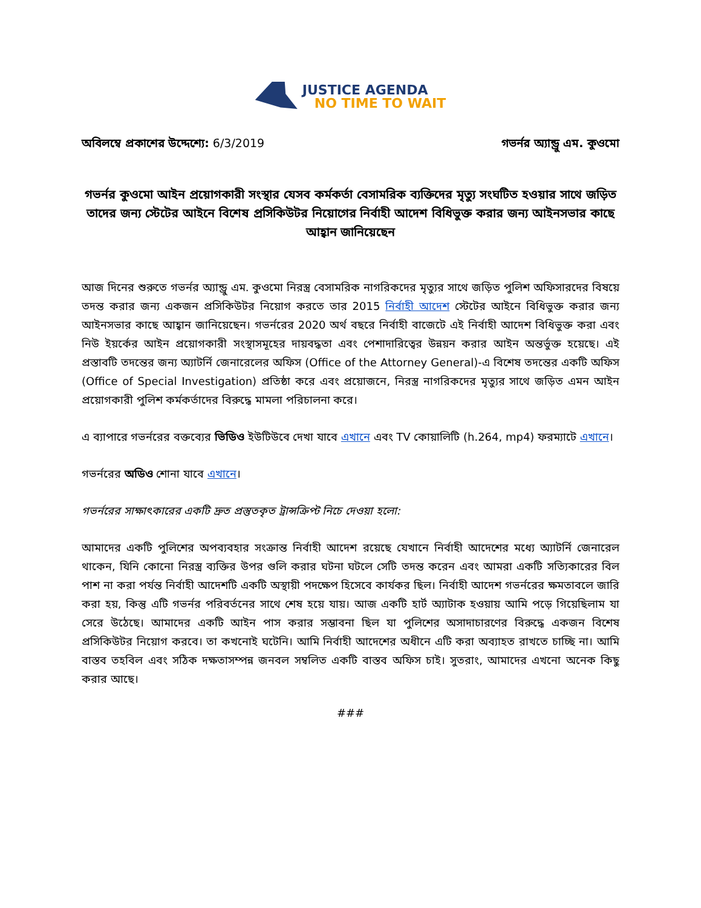JUSTICE AGENDA
NO TIME TO WAIT
অবিলম্বে প্রকাশের উদ্দেশ্যে: 6/3/2019
গভর্নর অ্যান্ড্রু এম. কুওমো
গভর্নর কুওমো আইন প্রয়োগকারী সংস্থার যেসব কর্মকর্তা বেসামরিক ব্যক্তিদের মৃত্যু সংঘটিত হওয়ার সাথে জড়িত তাদের জন্য স্টেটের আইনে বিশেষ প্রসিকিউটর নিয়োগের নির্বাহী আদেশ বিধিভুক্ত করার জন্য আইনসভার কাছে আহ্বান জানিয়েছেন
আজ দিনের শুরুতে গভর্নর অ্যান্ড্রু এম. কুওমো নিরস্ত্র বেসামরিক নাগরিকদের মৃত্যুর সাথে জড়িত পুলিশ অফিসারদের বিষয়ে তদন্ত করার জন্য একজন প্রসিকিউটর নিয়োগ করতে তার 2015 নির্বাহী আদেশ স্টেটের আইনে বিধিভুক্ত করার জন্য আইনসভার কাছে আহ্বান জানিয়েছেন। গভর্নরের 2020 অর্থ বছরে নির্বাহী বাজেটে এই নির্বাহী আদেশ বিধিভুক্ত করা এবং নিউ ইয়র্কের আইন প্রয়োগকারী সংস্থাসমূহের দায়বদ্ধতা এবং পেশাদারিত্বের উন্নয়ন করার আইন অন্তর্ভুক্ত হয়েছে। এই প্রস্তাবটি তদন্তের জন্য অ্যাটর্নি জেনারেলের অফিস (Office of the Attorney General)-এ বিশেষ তদন্তের একটি অফিস (Office of Special Investigation) প্রতিষ্ঠা করে এবং প্রয়োজনে, নিরস্ত্র নাগরিকদের মৃত্যুর সাথে জড়িত এমন আইন প্রয়োগকারী পুলিশ কর্মকর্তাদের বিরুদ্ধে মামলা পরিচালনা করে।
এ ব্যাপারে গভর্নরের বক্তব্যের ভিডিও ইউটিউবে দেখা যাবে এখানে এবং TV কোয়ালিটি (h.264, mp4) ফরম্যাটে এখানে।
গভর্নরের অডিও শোনা যাবে এখানে।
গভর্নরের সাক্ষাৎকারের একটি দ্রুত প্রস্তুতকৃত ট্রান্সক্রিপ্ট নিচে দেওয়া হলো:
আমাদের একটি পুলিশের অপব্যবহার সংক্রান্ত নির্বাহী আদেশ রয়েছে যেখানে নির্বাহী আদেশের মধ্যে অ্যাটর্নি জেনারেল থাকেন, যিনি কোনো নিরস্ত্র ব্যক্তির উপর গুলি করার ঘটনা ঘটলে সেটি তদন্ত করেন এবং আমরা একটি সত্যিকারের বিল পাশ না করা পর্যন্ত নির্বাহী আদেশটি একটি অস্থায়ী পদক্ষেপ হিসেবে কার্যকর ছিল। নির্বাহী আদেশ গভর্নরের ক্ষমতাবলে জারি করা হয়, কিন্তু এটি গভর্নর পরিবর্তনের সাথে শেষ হয়ে যায়। আজ একটি হার্ট অ্যাটাক হওয়ায় আমি পড়ে গিয়েছিলাম যা সেরে উঠেছে। আমাদের একটি আইন পাস করার সম্ভাবনা ছিল যা পুলিশের অসাদাচারণের বিরুদ্ধে একজন বিশেষ প্রসিকিউটর নিয়োগ করবে। তা কখনোই ঘটেনি। আমি নির্বাহী আদেশের অধীনে এটি করা অব্যাহত রাখতে চাচ্ছি না। আমি বাস্তব তহবিল এবং সঠিক দক্ষতাসম্পন্ন জনবল সম্বলিত একটি বাস্তব অফিস চাই। সুতরাং, আমাদের এখনো অনেক কিছু করার আছে।
###